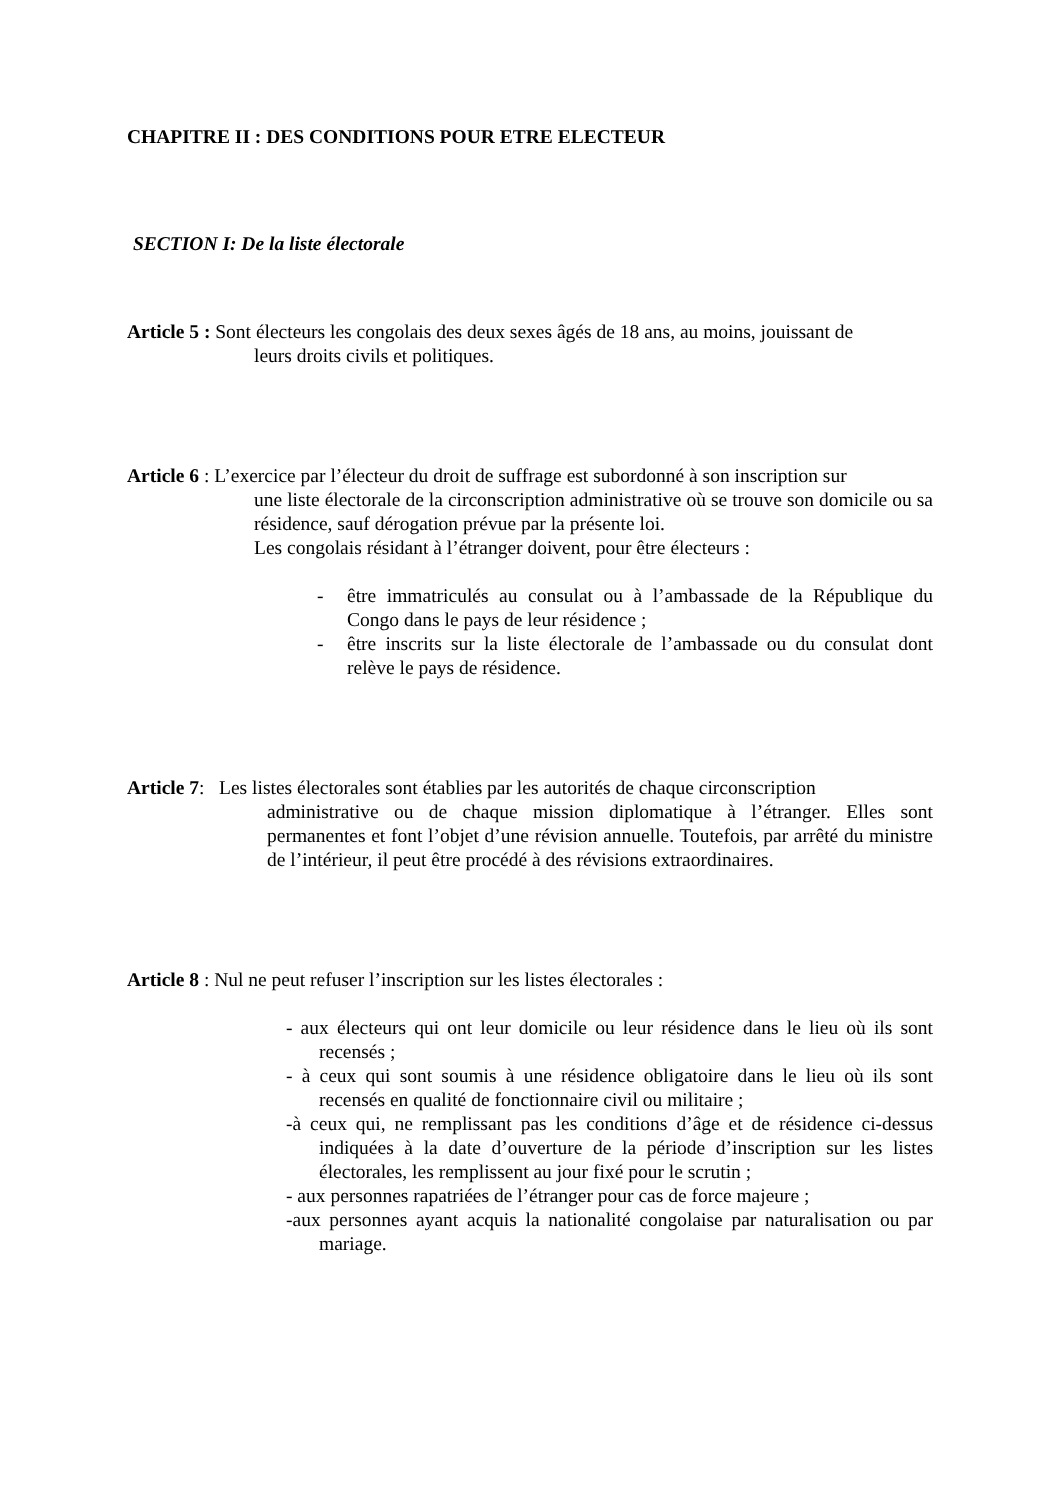CHAPITRE II : DES CONDITIONS POUR ETRE ELECTEUR
SECTION I: De la liste électorale
Article 5 : Sont électeurs les congolais des deux sexes âgés de 18 ans, au moins, jouissant de
leurs droits civils et politiques.
Article 6 : L’exercice par l’électeur du droit de suffrage est subordonné à son inscription sur
une liste électorale de la circonscription administrative où se trouve son domicile ou sa résidence, sauf dérogation prévue par la présente loi.
Les congolais résidant à l’étranger doivent, pour être électeurs :
- être immatriculés au consulat ou à l’ambassade de la République du Congo dans le pays de leur résidence ;
- être inscrits sur la liste électorale de l’ambassade ou du consulat dont relève le pays de résidence.
Article 7: Les listes électorales sont établies par les autorités de chaque circonscription
administrative ou de chaque mission diplomatique à l’étranger. Elles sont permanentes et font l’objet d’une révision annuelle. Toutefois, par arrêté du ministre de l’intérieur, il peut être procédé à des révisions extraordinaires.
Article 8 : Nul ne peut refuser l’inscription sur les listes électorales :
- aux électeurs qui ont leur domicile ou leur résidence dans le lieu où ils sont recensés ;
- à ceux qui sont soumis à une résidence obligatoire dans le lieu où ils sont recensés en qualité de fonctionnaire civil ou militaire ;
-à ceux qui, ne remplissant pas les conditions d’âge et de résidence ci-dessus indiquées à la date d’ouverture de la période d’inscription sur les listes électorales, les remplissent au jour fixé pour le scrutin ;
- aux personnes rapatriées de l’étranger pour cas de force majeure ;
-aux personnes ayant acquis la nationalité congolaise par naturalisation ou par mariage.